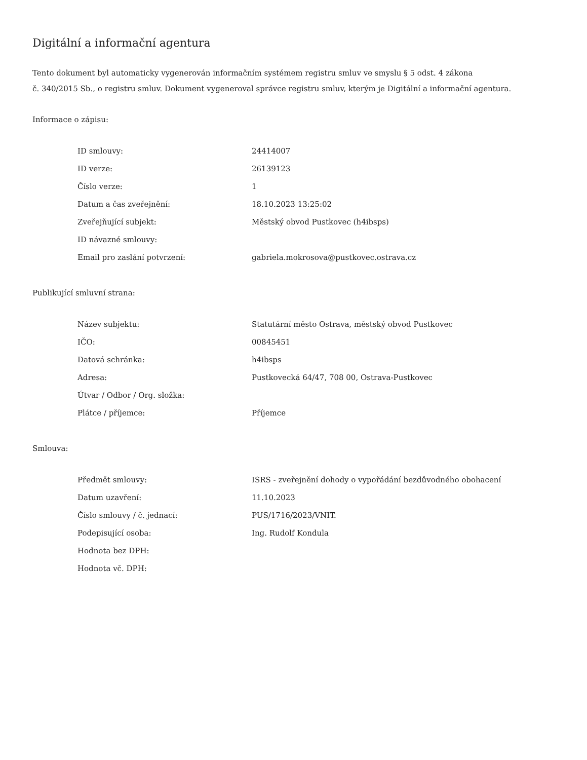Digitální a informační agentura
Tento dokument byl automaticky vygenerován informačním systémem registru smluv ve smyslu § 5 odst. 4 zákona
č. 340/2015 Sb., o registru smluv. Dokument vygeneroval správce registru smluv, kterým je Digitální a informační agentura.
Informace o zápisu:
| ID smlouvy: | 24414007 |
| ID verze: | 26139123 |
| Číslo verze: | 1 |
| Datum a čas zveřejnění: | 18.10.2023 13:25:02 |
| Zveřejňující subjekt: | Městský obvod Pustkovec (h4ibsps) |
| ID návazné smlouvy: | |
| Email pro zaslání potvrzení: | gabriela.mokrosova@pustkovec.ostrava.cz |
Publikující smluvní strana:
| Název subjektu: | Statutární město Ostrava, městský obvod Pustkovec |
| IČO: | 00845451 |
| Datová schránka: | h4ibsps |
| Adresa: | Pustkovecká 64/47, 708 00, Ostrava-Pustkovec |
| Útvar / Odbor / Org. složka: | |
| Plátce / příjemce: | Příjemce |
Smlouva:
| Předmět smlouvy: | ISRS - zveřejnění dohody o vypořádání bezdůvodného obohacení |
| Datum uzavření: | 11.10.2023 |
| Číslo smlouvy / č. jednací: | PUS/1716/2023/VNIT. |
| Podepisující osoba: | Ing. Rudolf Kondula |
| Hodnota bez DPH: | |
| Hodnota vč. DPH: | |